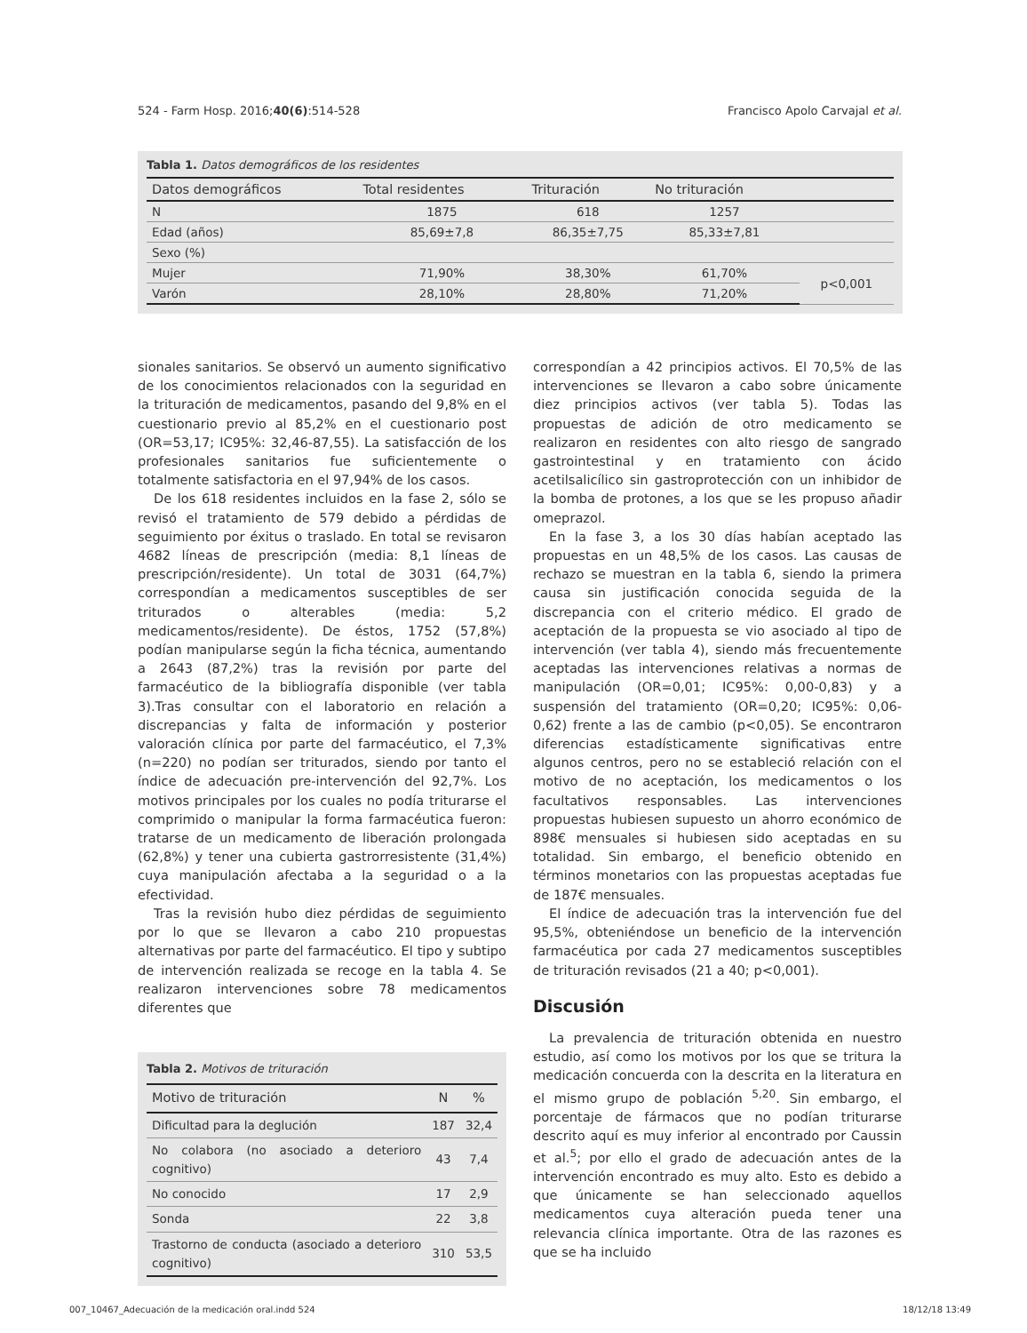524 - Farm Hosp. 2016;40(6):514-528 Francisco Apolo Carvajal et al.
Tabla 1. Datos demográficos de los residentes
| Datos demográficos | Total residentes | Trituración | No trituración | |
| --- | --- | --- | --- | --- |
| N | 1875 | 618 | 1257 | |
| Edad (años) | 85,69±7,8 | 86,35±7,75 | 85,33±7,81 | |
| Sexo (%) | | | | |
| Mujer | 71,90% | 38,30% | 61,70% | p<0,001 |
| Varón | 28,10% | 28,80% | 71,20% | |
sionales sanitarios. Se observó un aumento significativo de los conocimientos relacionados con la seguridad en la trituración de medicamentos, pasando del 9,8% en el cuestionario previo al 85,2% en el cuestionario post (OR=53,17; IC95%: 32,46-87,55). La satisfacción de los profesionales sanitarios fue suficientemente o totalmente satisfactoria en el 97,94% de los casos.
De los 618 residentes incluidos en la fase 2, sólo se revisó el tratamiento de 579 debido a pérdidas de seguimiento por éxitus o traslado. En total se revisaron 4682 líneas de prescripción (media: 8,1 líneas de prescripción/residente). Un total de 3031 (64,7%) correspondían a medicamentos susceptibles de ser triturados o alterables (media: 5,2 medicamentos/residente). De éstos, 1752 (57,8%) podían manipularse según la ficha técnica, aumentando a 2643 (87,2%) tras la revisión por parte del farmacéutico de la bibliografía disponible (ver tabla 3).Tras consultar con el laboratorio en relación a discrepancias y falta de información y posterior valoración clínica por parte del farmacéutico, el 7,3% (n=220) no podían ser triturados, siendo por tanto el índice de adecuación pre-intervención del 92,7%. Los motivos principales por los cuales no podía triturarse el comprimido o manipular la forma farmacéutica fueron: tratarse de un medicamento de liberación prolongada (62,8%) y tener una cubierta gastrorresistente (31,4%) cuya manipulación afectaba a la seguridad o a la efectividad.
Tras la revisión hubo diez pérdidas de seguimiento por lo que se llevaron a cabo 210 propuestas alternativas por parte del farmacéutico. El tipo y subtipo de intervención realizada se recoge en la tabla 4. Se realizaron intervenciones sobre 78 medicamentos diferentes que
Tabla 2. Motivos de trituración
| Motivo de trituración | N | % |
| --- | --- | --- |
| Dificultad para la deglución | 187 | 32,4 |
| No colabora (no asociado a deterioro cognitivo) | 43 | 7,4 |
| No conocido | 17 | 2,9 |
| Sonda | 22 | 3,8 |
| Trastorno de conducta (asociado a deterioro cognitivo) | 310 | 53,5 |
correspondían a 42 principios activos. El 70,5% de las intervenciones se llevaron a cabo sobre únicamente diez principios activos (ver tabla 5). Todas las propuestas de adición de otro medicamento se realizaron en residentes con alto riesgo de sangrado gastrointestinal y en tratamiento con ácido acetilsalicílico sin gastroprotección con un inhibidor de la bomba de protones, a los que se les propuso añadir omeprazol.
En la fase 3, a los 30 días habían aceptado las propuestas en un 48,5% de los casos. Las causas de rechazo se muestran en la tabla 6, siendo la primera causa sin justificación conocida seguida de la discrepancia con el criterio médico. El grado de aceptación de la propuesta se vio asociado al tipo de intervención (ver tabla 4), siendo más frecuentemente aceptadas las intervenciones relativas a normas de manipulación (OR=0,01; IC95%: 0,00-0,83) y a suspensión del tratamiento (OR=0,20; IC95%: 0,06-0,62) frente a las de cambio (p<0,05). Se encontraron diferencias estadísticamente significativas entre algunos centros, pero no se estableció relación con el motivo de no aceptación, los medicamentos o los facultativos responsables. Las intervenciones propuestas hubiesen supuesto un ahorro económico de 898€ mensuales si hubiesen sido aceptadas en su totalidad. Sin embargo, el beneficio obtenido en términos monetarios con las propuestas aceptadas fue de 187€ mensuales.
El índice de adecuación tras la intervención fue del 95,5%, obteniéndose un beneficio de la intervención farmacéutica por cada 27 medicamentos susceptibles de trituración revisados (21 a 40; p<0,001).
Discusión
La prevalencia de trituración obtenida en nuestro estudio, así como los motivos por los que se tritura la medicación concuerda con la descrita en la literatura en el mismo grupo de población <sup>5,20</sup>. Sin embargo, el porcentaje de fármacos que no podían triturarse descrito aquí es muy inferior al encontrado por Caussin et al.<sup>5</sup>; por ello el grado de adecuación antes de la intervención encontrado es muy alto. Esto es debido a que únicamente se han seleccionado aquellos medicamentos cuya alteración pueda tener una relevancia clínica importante. Otra de las razones es que se ha incluido
007_10467_Adecuación de la medicación oral.indd 524 18/12/18 13:49